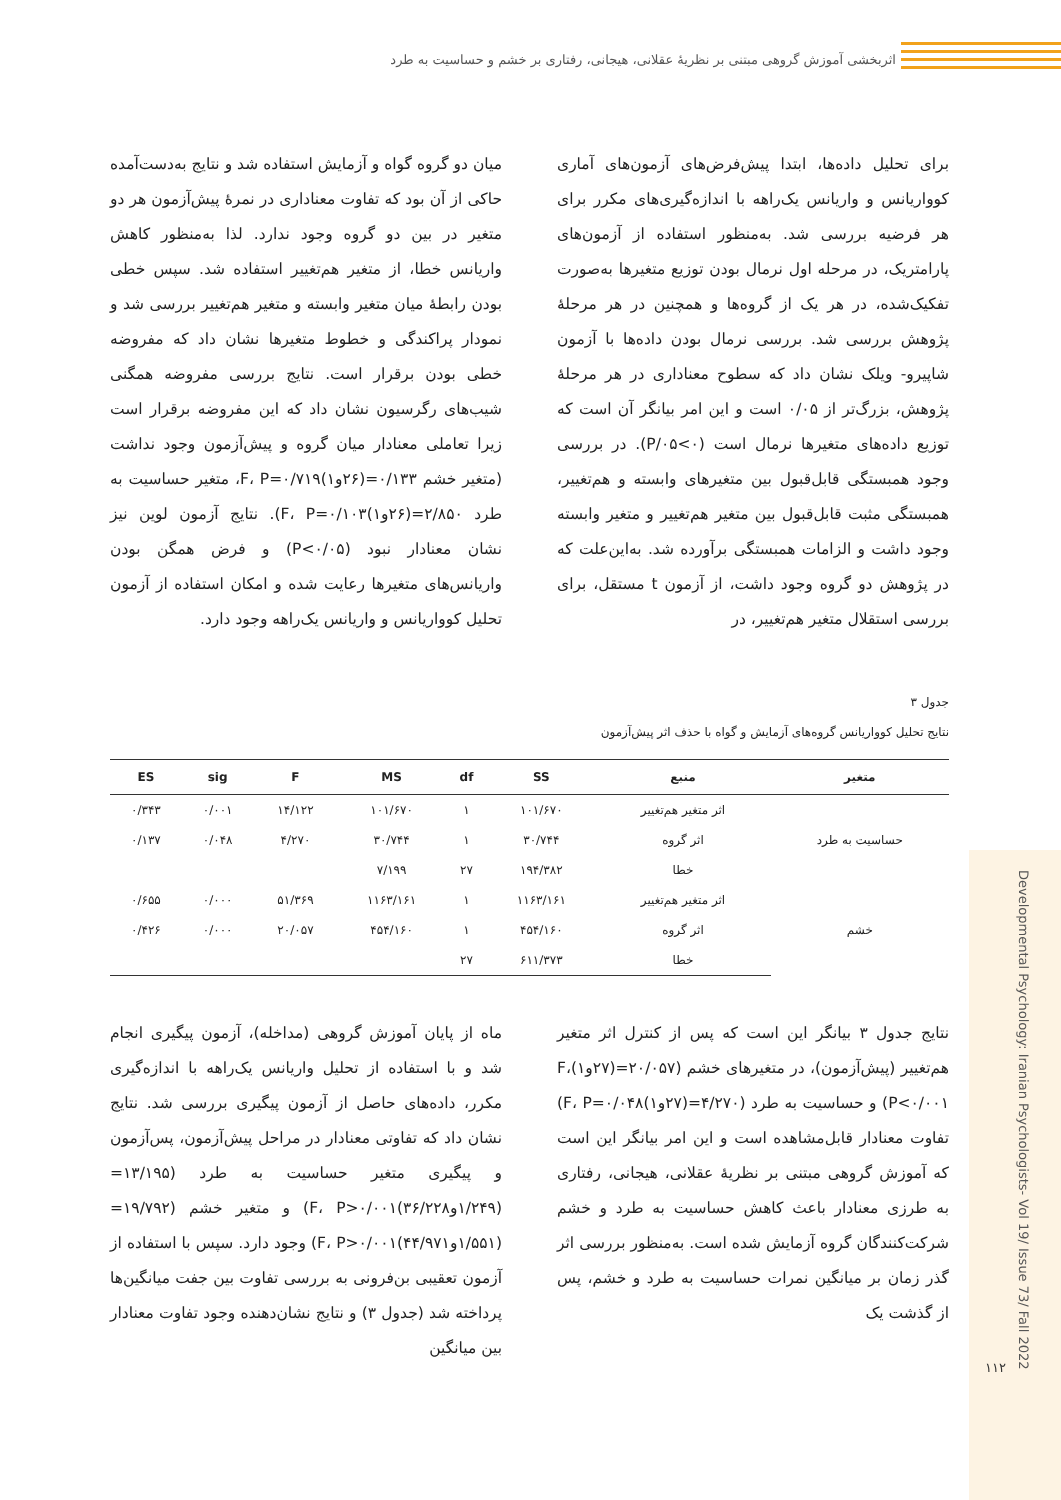اثربخشی آموزش گروهی مبتنی بر نظریۀ عقلانی، هیجانی، رفتاری بر خشم و حساسیت به طرد
برای تحلیل داده‌ها، ابتدا پیش‌فرض‌های آزمون‌های آماری کوواریانس و واریانس یک‌راهه با اندازه‌گیری‌های مکرر برای هر فرضیه بررسی شد. به‌منظور استفاده از آزمون‌های پارامتریک، در مرحله اول نرمال بودن توزیع متغیرها به‌صورت تفکیک‌شده، در هر یک از گروه‌ها و همچنین در هر مرحلۀ پژوهش بررسی شد. بررسی نرمال بودن داده‌ها با آزمون شاپیرو- ویلک نشان داد که سطوح معناداری در هر مرحلۀ پژوهش، بزرگ‌تر از ۰/۰۵ است و این امر بیانگر آن است که توزیع داده‌های متغیرها نرمال است (P/۰۵<۰). در بررسی وجود همبستگی قابل‌قبول بین متغیرهای وابسته و هم‌تغییر، همبستگی مثبت قابل‌قبول بین متغیر هم‌تغییر و متغیر وابسته وجود داشت و الزامات همبستگی برآورده شد. به‌این‌علت که در پژوهش دو گروه وجود داشت، از آزمون t مستقل، برای بررسی استقلال متغیر هم‌تغییر، در
میان دو گروه گواه و آزمایش استفاده شد و نتایج به‌دست‌آمده حاکی از آن بود که تفاوت معناداری در نمرۀ پیش‌آزمون هر دو متغیر در بین دو گروه وجود ندارد. لذا به‌منظور کاهش واریانس خطا، از متغیر هم‌تغییر استفاده شد. سپس خطی بودن رابطۀ میان متغیر وابسته و متغیر هم‌تغییر بررسی شد و نمودار پراکندگی و خطوط متغیرها نشان داد که مفروضه خطی بودن برقرار است. نتایج بررسی مفروضه همگنی شیب‌های رگرسیون نشان داد که این مفروضه برقرار است زیرا تعاملی معنادار میان گروه و پیش‌آزمون وجود نداشت (متغیر خشم ۰/۱۳۳=(۲۶و۱)F، P=۰/۷۱۹، متغیر حساسیت به طرد ۲/۸۵۰=(۲۶و۱)F، P=۰/۱۰۳). نتایج آزمون لوین نیز نشان معنادار نبود (P<۰/۰۵) و فرض همگن بودن واریانس‌های متغیرها رعایت شده و امکان استفاده از آزمون تحلیل کوواریانس و واریانس یک‌راهه وجود دارد.
جدول ۳
نتایج تحلیل کوواریانس گروه‌های آزمایش و گواه با حذف اثر پیش‌آزمون
| متغیر | منبع | SS | df | MS | F | sig | ES |
| --- | --- | --- | --- | --- | --- | --- | --- |
| حساسیت به طرد | اثر متغیر هم‌تغییر | ۱۰۱/۶۷۰ | ۱ | ۱۰۱/۶۷۰ | ۱۴/۱۲۲ | ۰/۰۰۱ | ۰/۳۴۳ |
| | اثر گروه | ۳۰/۷۴۴ | ۱ | ۳۰/۷۴۴ | ۴/۲۷۰ | ۰/۰۴۸ | ۰/۱۳۷ |
| | خطا | ۱۹۴/۳۸۲ | ۲۷ | ۷/۱۹۹ | | | |
| خشم | اثر متغیر هم‌تغییر | ۱۱۶۳/۱۶۱ | ۱ | ۱۱۶۳/۱۶۱ | ۵۱/۳۶۹ | ۰/۰۰۰ | ۰/۶۵۵ |
| | اثر گروه | ۴۵۴/۱۶۰ | ۱ | ۴۵۴/۱۶۰ | ۲۰/۰۵۷ | ۰/۰۰۰ | ۰/۴۲۶ |
| | خطا | ۶۱۱/۳۷۳ | ۲۷ | | | | |
نتایج جدول ۳ بیانگر این است که پس از کنترل اثر متغیر هم‌تغییر (پیش‌آزمون)، در متغیرهای خشم (۲۰/۰۵۷=(۲۷و۱)F، P<۰/۰۰۱) و حساسیت به طرد (۴/۲۷۰=(۲۷و۱)F، P=۰/۰۴۸) تفاوت معنادار قابل‌مشاهده است و این امر بیانگر این است که آموزش گروهی مبتنی بر نظریۀ عقلانی، هیجانی، رفتاری به طرزی معنادار باعث کاهش حساسیت به طرد و خشم شرکت‌کنندگان گروه آزمایش شده است. به‌منظور بررسی اثر گذر زمان بر میانگین نمرات حساسیت به طرد و خشم، پس از گذشت یک
ماه از پایان آموزش گروهی (مداخله)، آزمون پیگیری انجام شد و با استفاده از تحلیل واریانس یک‌راهه با اندازه‌گیری مکرر، داده‌های حاصل از آزمون پیگیری بررسی شد. نتایج نشان داد که تفاوتی معنادار در مراحل پیش‌آزمون، پس‌آزمون و پیگیری متغیر حساسیت به طرد (۱۳/۱۹۵=(۱/۲۴۹و۳۶/۲۲۸)F، P>۰/۰۰۱) و متغیر خشم (۱۹/۷۹۲=(۱/۵۵۱و۴۴/۹۷۱)F، P>۰/۰۰۱) وجود دارد. سپس با استفاده از آزمون تعقیبی بن‌فرونی به بررسی تفاوت بین جفت میانگین‌ها پرداخته شد (جدول ۳) و نتایج نشان‌دهنده وجود تفاوت معنادار بین میانگین
Developmental Psychology: Iranian Psychologists- Vol 19/ Issue 73/ Fall 2022
۱۱۲